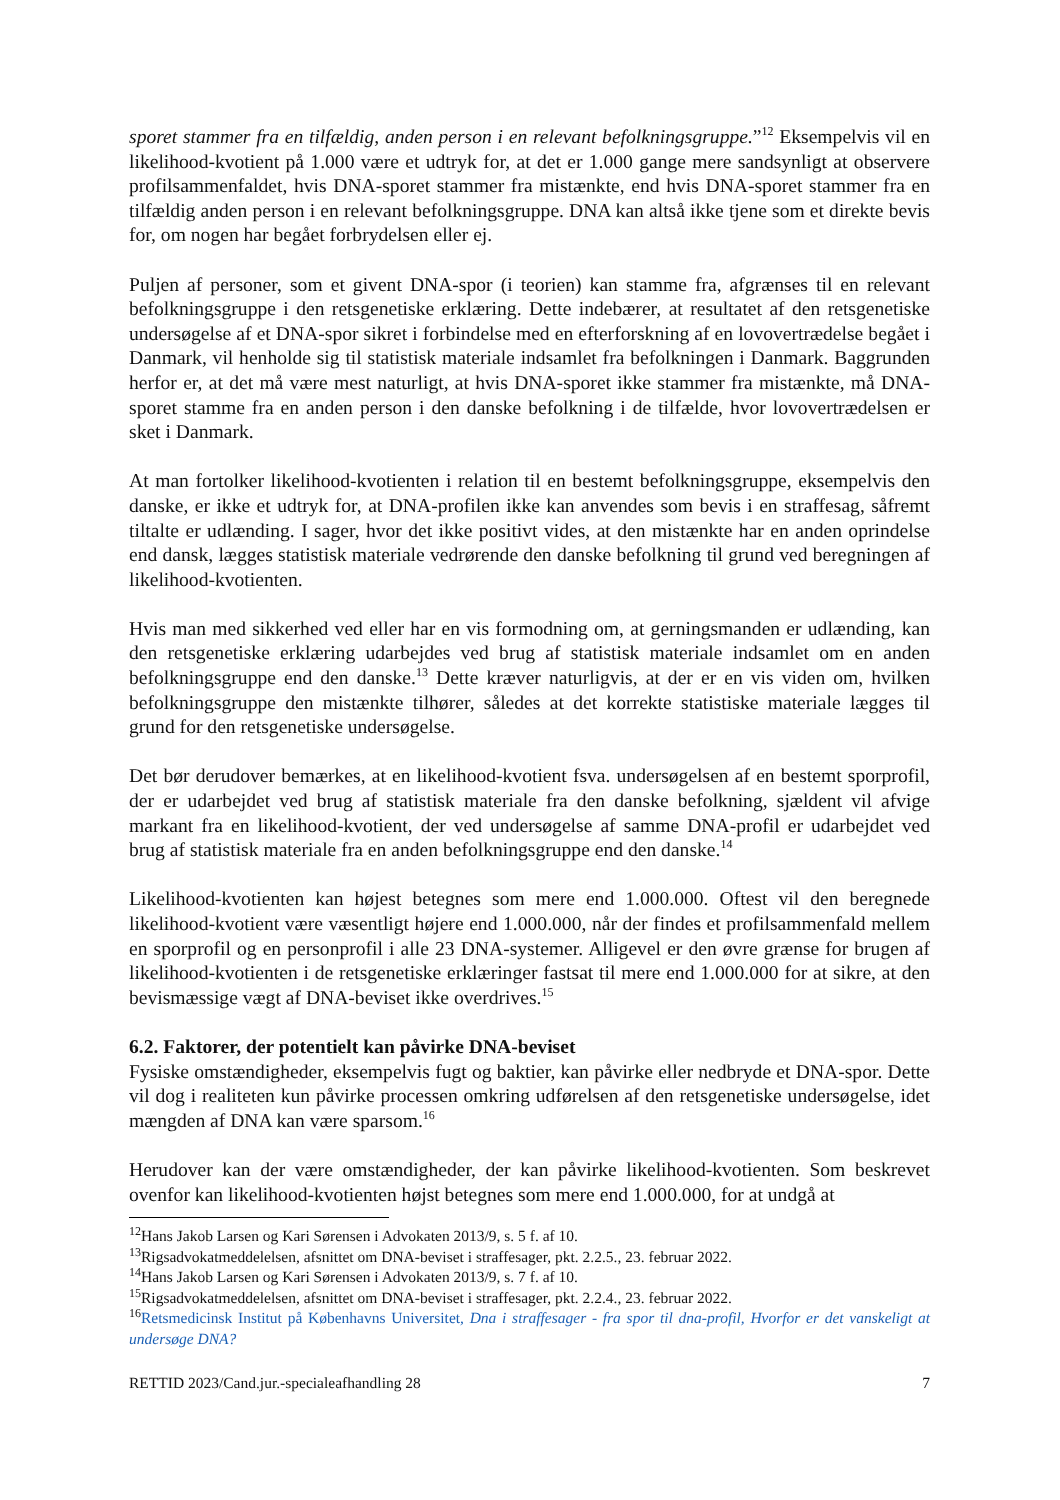sporet stammer fra en tilfældig, anden person i en relevant befolkningsgruppe.”<sup>12</sup> Eksempelvis vil en likelihood-kvotient på 1.000 være et udtryk for, at det er 1.000 gange mere sandsynligt at observere profilsammenfaldet, hvis DNA-sporet stammer fra mistænkte, end hvis DNA-sporet stammer fra en tilfældig anden person i en relevant befolkningsgruppe. DNA kan altså ikke tjene som et direkte bevis for, om nogen har begået forbrydelsen eller ej.
Puljen af personer, som et givent DNA-spor (i teorien) kan stamme fra, afgrænses til en relevant befolkningsgruppe i den retsgenetiske erklæring. Dette indebærer, at resultatet af den retsgenetiske undersøgelse af et DNA-spor sikret i forbindelse med en efterforskning af en lovovertrædelse begået i Danmark, vil henholde sig til statistisk materiale indsamlet fra befolkningen i Danmark. Baggrunden herfor er, at det må være mest naturligt, at hvis DNA-sporet ikke stammer fra mistænkte, må DNA-sporet stamme fra en anden person i den danske befolkning i de tilfælde, hvor lovovertrædelsen er sket i Danmark.
At man fortolker likelihood-kvotienten i relation til en bestemt befolkningsgruppe, eksempelvis den danske, er ikke et udtryk for, at DNA-profilen ikke kan anvendes som bevis i en straffesag, såfremt tiltalte er udlænding. I sager, hvor det ikke positivt vides, at den mistænkte har en anden oprindelse end dansk, lægges statistisk materiale vedrørende den danske befolkning til grund ved beregningen af likelihood-kvotienten.
Hvis man med sikkerhed ved eller har en vis formodning om, at gerningsmanden er udlænding, kan den retsgenetiske erklæring udarbejdes ved brug af statistisk materiale indsamlet om en anden befolkningsgruppe end den danske.<sup>13</sup> Dette kræver naturligvis, at der er en vis viden om, hvilken befolkningsgruppe den mistænkte tilhører, således at det korrekte statistiske materiale lægges til grund for den retsgenetiske undersøgelse.
Det bør derudover bemærkes, at en likelihood-kvotient fsva. undersøgelsen af en bestemt sporprofil, der er udarbejdet ved brug af statistisk materiale fra den danske befolkning, sjældent vil afvige markant fra en likelihood-kvotient, der ved undersøgelse af samme DNA-profil er udarbejdet ved brug af statistisk materiale fra en anden befolkningsgruppe end den danske.<sup>14</sup>
Likelihood-kvotienten kan højest betegnes som mere end 1.000.000. Oftest vil den beregnede likelihood-kvotient være væsentligt højere end 1.000.000, når der findes et profilsammenfald mellem en sporprofil og en personprofil i alle 23 DNA-systemer. Alligevel er den øvre grænse for brugen af likelihood-kvotienten i de retsgenetiske erklæringer fastsat til mere end 1.000.000 for at sikre, at den bevismæssige vægt af DNA-beviset ikke overdrives.<sup>15</sup>
6.2. Faktorer, der potentielt kan påvirke DNA-beviset
Fysiske omstændigheder, eksempelvis fugt og baktier, kan påvirke eller nedbryde et DNA-spor. Dette vil dog i realiteten kun påvirke processen omkring udførelsen af den retsgenetiske undersøgelse, idet mængden af DNA kan være sparsom.<sup>16</sup>
Herudover kan der være omstændigheder, der kan påvirke likelihood-kvotienten. Som beskrevet ovenfor kan likelihood-kvotienten højst betegnes som mere end 1.000.000, for at undgå at
<sup>12</sup> Hans Jakob Larsen og Kari Sørensen i Advokaten 2013/9, s. 5 f. af 10.
<sup>13</sup> Rigsadvokatmeddelelsen, afsnittet om DNA-beviset i straffesager, pkt. 2.2.5., 23. februar 2022.
<sup>14</sup> Hans Jakob Larsen og Kari Sørensen i Advokaten 2013/9, s. 7 f. af 10.
<sup>15</sup> Rigsadvokatmeddelelsen, afsnittet om DNA-beviset i straffesager, pkt. 2.2.4., 23. februar 2022.
<sup>16</sup> Retsmedicinsk Institut på Københavns Universitet, Dna i straffesager - fra spor til dna-profil, Hvorfor er det vanskeligt at undersøge DNA?
RETTID 2023/Cand.jur.-specialeafhandling 28 7